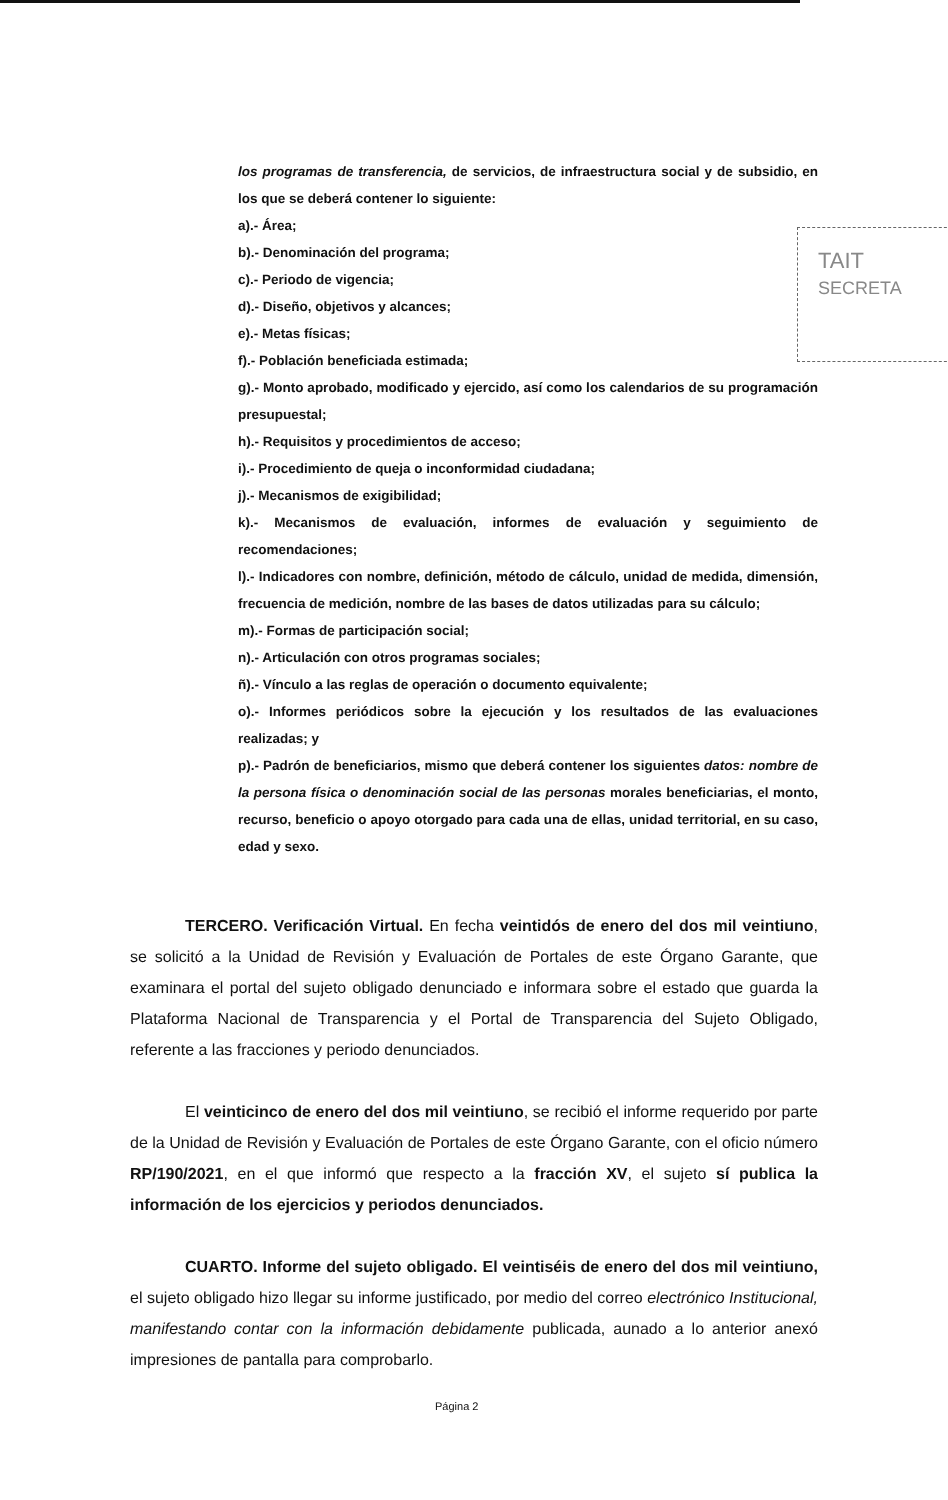los programas de transferencia, de servicios, de infraestructura social y de subsidio, en los que se deberá contener lo siguiente:
a).- Área;
b).- Denominación del programa;
c).- Periodo de vigencia;
d).- Diseño, objetivos y alcances;
e).- Metas físicas;
f).- Población beneficiada estimada;
g).- Monto aprobado, modificado y ejercido, así como los calendarios de su programación presupuestal;
h).- Requisitos y procedimientos de acceso;
i).- Procedimiento de queja o inconformidad ciudadana;
j).- Mecanismos de exigibilidad;
k).- Mecanismos de evaluación, informes de evaluación y seguimiento de recomendaciones;
l).- Indicadores con nombre, definición, método de cálculo, unidad de medida, dimensión, frecuencia de medición, nombre de las bases de datos utilizadas para su cálculo;
m).- Formas de participación social;
n).- Articulación con otros programas sociales;
ñ).- Vínculo a las reglas de operación o documento equivalente;
o).- Informes periódicos sobre la ejecución y los resultados de las evaluaciones realizadas; y
p).- Padrón de beneficiarios, mismo que deberá contener los siguientes datos: nombre de la persona física o denominación social de las personas morales beneficiarias, el monto, recurso, beneficio o apoyo otorgado para cada una de ellas, unidad territorial, en su caso, edad y sexo.
TAIT
SECRETA
TERCERO. Verificación Virtual. En fecha veintidós de enero del dos mil veintiuno, se solicitó a la Unidad de Revisión y Evaluación de Portales de este Órgano Garante, que examinara el portal del sujeto obligado denunciado e informara sobre el estado que guarda la Plataforma Nacional de Transparencia y el Portal de Transparencia del Sujeto Obligado, referente a las fracciones y periodo denunciados.
El veinticinco de enero del dos mil veintiuno, se recibió el informe requerido por parte de la Unidad de Revisión y Evaluación de Portales de este Órgano Garante, con el oficio número RP/190/2021, en el que informó que respecto a la fracción XV, el sujeto sí publica la información de los ejercicios y periodos denunciados.
CUARTO. Informe del sujeto obligado. El veintiséis de enero del dos mil veintiuno, el sujeto obligado hizo llegar su informe justificado, por medio del correo electrónico Institucional, manifestando contar con la información debidamente publicada, aunado a lo anterior anexó impresiones de pantalla para comprobarlo.
Página 2